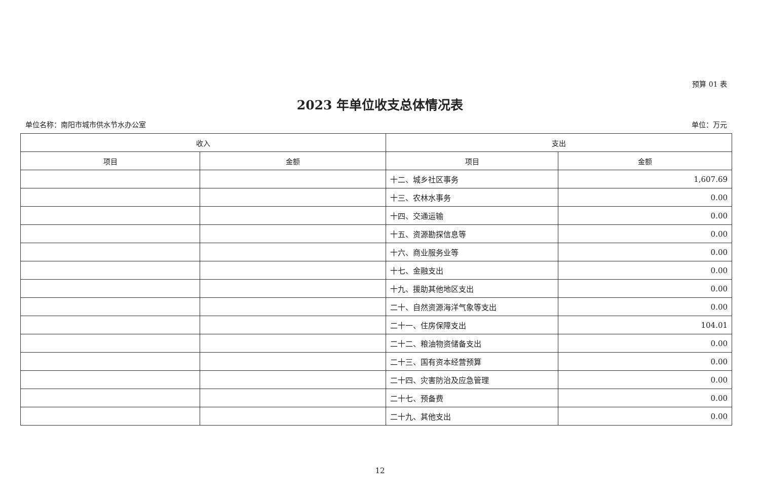预算 01 表
2023 年单位收支总体情况表
单位名称：南阳市城市供水节水办公室 单位：万元
| 收入 | | 支出 | |
| --- | --- | --- | --- |
| 项目 | 金额 | 项目 | 金额 |
| | | 十二、城乡社区事务 | 1,607.69 |
| | | 十三、农林水事务 | 0.00 |
| | | 十四、交通运输 | 0.00 |
| | | 十五、资源勘探信息等 | 0.00 |
| | | 十六、商业服务业等 | 0.00 |
| | | 十七、金融支出 | 0.00 |
| | | 十九、援助其他地区支出 | 0.00 |
| | | 二十、自然资源海洋气象等支出 | 0.00 |
| | | 二十一、住房保障支出 | 104.01 |
| | | 二十二、粮油物资储备支出 | 0.00 |
| | | 二十三、国有资本经营预算 | 0.00 |
| | | 二十四、灾害防治及应急管理 | 0.00 |
| | | 二十七、预备费 | 0.00 |
| | | 二十九、其他支出 | 0.00 |
12